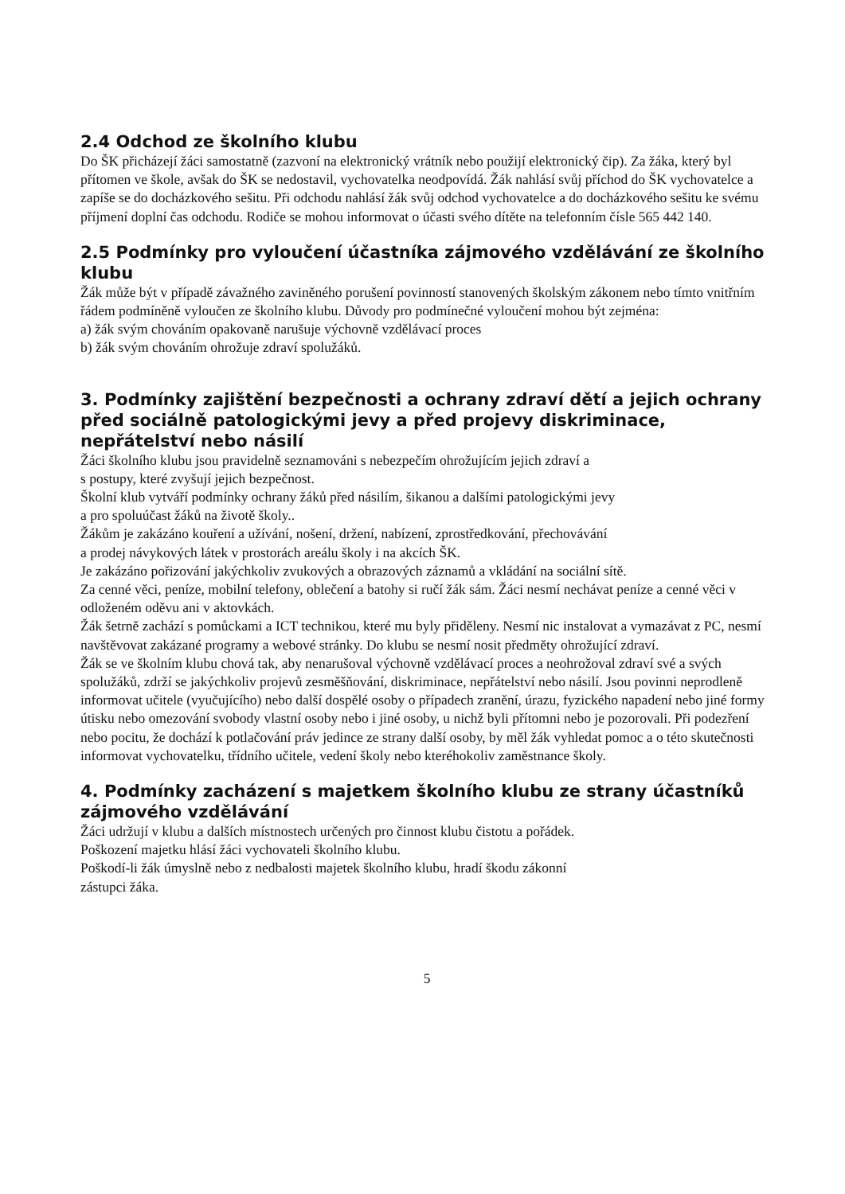2.4 Odchod ze školního klubu
Do ŠK přicházejí žáci samostatně (zazvoní na elektronický vrátník nebo použijí elektronický čip). Za žáka, který byl přítomen ve škole, avšak do ŠK se nedostavil, vychovatelka neodpovídá. Žák nahlásí svůj příchod do ŠK vychovatelce a zapíše se do docházkového sešitu. Při odchodu nahlásí žák svůj odchod vychovatelce a do docházkového sešitu ke svému příjmení doplní čas odchodu. Rodiče se mohou informovat o účasti svého dítěte na telefonním čísle 565 442 140.
2.5 Podmínky pro vyloučení účastníka zájmového vzdělávání ze školního klubu
Žák může být v případě závažného zaviněného porušení povinností stanovených školským zákonem nebo tímto vnitřním řádem podmíněně vyloučen ze školního klubu. Důvody pro podmínečné vyloučení mohou být zejména:
a) žák svým chováním opakovaně narušuje výchovně vzdělávací proces
b) žák svým chováním ohrožuje zdraví spolužáků.
3. Podmínky zajištění bezpečnosti a ochrany zdraví dětí a jejich ochrany před sociálně patologickými jevy a před projevy diskriminace, nepřátelství nebo násilí
Žáci školního klubu jsou pravidelně seznamováni s nebezpečím ohrožujícím jejich zdraví a
s postupy, které zvyšují jejich bezpečnost.
Školní klub vytváří podmínky ochrany žáků před násilím, šikanou a dalšími patologickými jevy
a pro spoluúčast žáků na životě školy..
Žákům je zakázáno kouření a užívání, nošení, držení, nabízení, zprostředkování, přechovávání
a prodej návykových látek v prostorách areálu školy i na akcích ŠK.
Je zakázáno pořizování jakýchkoliv zvukových a obrazových záznamů a vkládání na sociální sítě.
Za cenné věci, peníze, mobilní telefony, oblečení a batohy si ručí žák sám. Žáci nesmí nechávat peníze a cenné věci v odloženém oděvu ani v aktovkách.
Žák šetrně zachází s pomůckami a ICT technikou, které mu byly přiděleny. Nesmí nic instalovat a vymazávat z PC, nesmí navštěvovat zakázané programy a webové stránky. Do klubu se nesmí nosit předměty ohrožující zdraví.
Žák se ve školním klubu chová tak, aby nenarušoval výchovně vzdělávací proces a neohrožoval zdraví své a svých spolužáků, zdrží se jakýchkoliv projevů zesměšňování, diskriminace, nepřátelství nebo násilí. Jsou povinni neprodleně informovat učitele (vyučujícího) nebo další dospělé osoby o případech zranění, úrazu, fyzického napadení nebo jiné formy útisku nebo omezování svobody vlastní osoby nebo i jiné osoby, u nichž byli přítomni nebo je pozorovali. Při podezření nebo pocitu, že dochází k potlačování práv jedince ze strany další osoby, by měl žák vyhledat pomoc a o této skutečnosti informovat vychovatelku, třídního učitele, vedení školy nebo kteréhokoliv zaměstnance školy.
4. Podmínky zacházení s majetkem školního klubu ze strany účastníků zájmového vzdělávání
Žáci udržují v klubu a dalších místnostech určených pro činnost klubu čistotu a pořádek.
Poškození majetku hlásí žáci vychovateli školního klubu.
Poškodí-li žák úmyslně nebo z nedbalosti majetek školního klubu, hradí škodu zákonní
zástupci žáka.
5